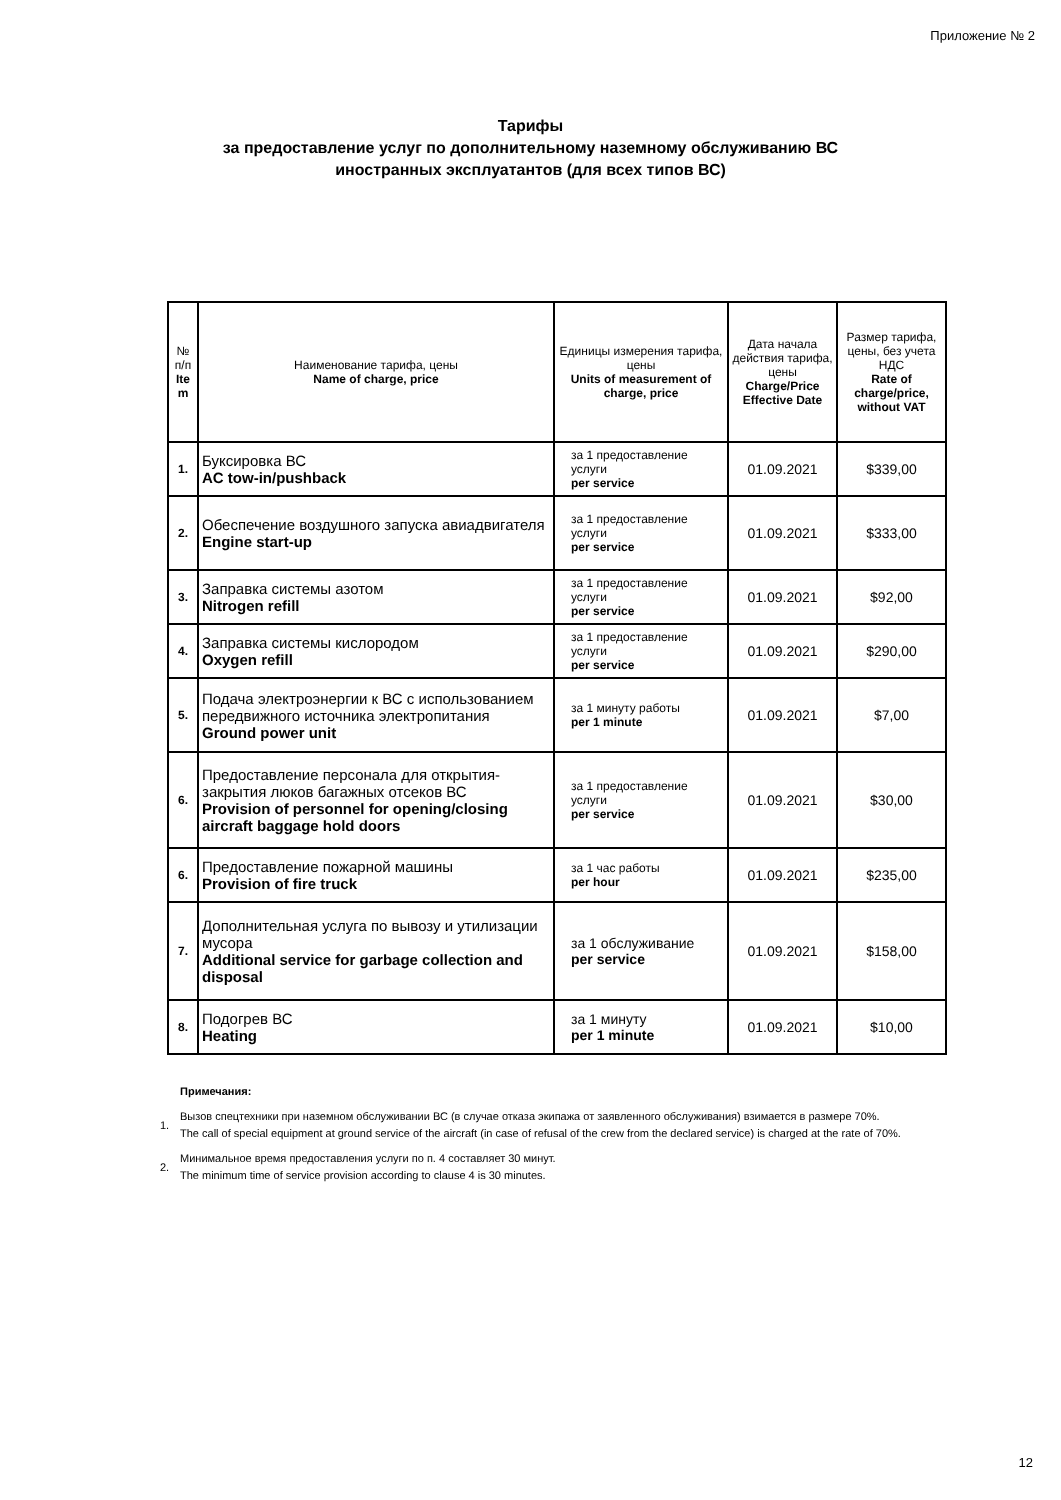Приложение № 2
Тарифы
за предоставление услуг по дополнительному наземному обслуживанию ВС
иностранных эксплуатантов (для всех типов ВС)
| № п/п Ite m | Наименование тарифа, цены Name of charge, price | Единицы измерения тарифа, цены Units of measurement of charge, price | Дата начала действия тарифа, цены Charge/Price Effective Date | Размер тарифа, цены, без учета НДС Rate of charge/price, without VAT |
| --- | --- | --- | --- | --- |
| 1. | Буксировка ВС AC tow-in/pushback | за 1 предоставление услуги per service | 01.09.2021 | $339,00 |
| 2. | Обеспечение воздушного запуска авиадвигателя Engine start-up | за 1 предоставление услуги per service | 01.09.2021 | $333,00 |
| 3. | Заправка системы азотом Nitrogen refill | за 1 предоставление услуги per service | 01.09.2021 | $92,00 |
| 4. | Заправка системы кислородом Oxygen refill | за 1 предоставление услуги per service | 01.09.2021 | $290,00 |
| 5. | Подача электроэнергии к ВС с использованием передвижного источника электропитания Ground power unit | за 1 минуту работы per 1 minute | 01.09.2021 | $7,00 |
| 6. | Предоставление персонала для открытия-закрытия люков багажных отсеков ВС Provision of personnel for opening/closing aircraft baggage hold doors | за 1 предоставление услуги per service | 01.09.2021 | $30,00 |
| 6. | Предоставление пожарной машины Provision of fire truck | за 1 час работы per hour | 01.09.2021 | $235,00 |
| 7. | Дополнительная услуга по вывозу и утилизации мусора Additional service for garbage collection and disposal | за 1 обслуживание per service | 01.09.2021 | $158,00 |
| 8. | Подогрев ВС Heating | за 1 минуту per 1 minute | 01.09.2021 | $10,00 |
Примечания:
1. Вызов спецтехники при наземном обслуживании ВС (в случае отказа экипажа от заявленного обслуживания) взимается в размере 70%.
The call of special equipment at ground service of the aircraft (in case of refusal of the crew from the declared service) is charged at the rate of 70%.
2. Минимальное время предоставления услуги по п. 4 составляет 30 минут.
The minimum time of service provision according to clause 4 is 30 minutes.
12